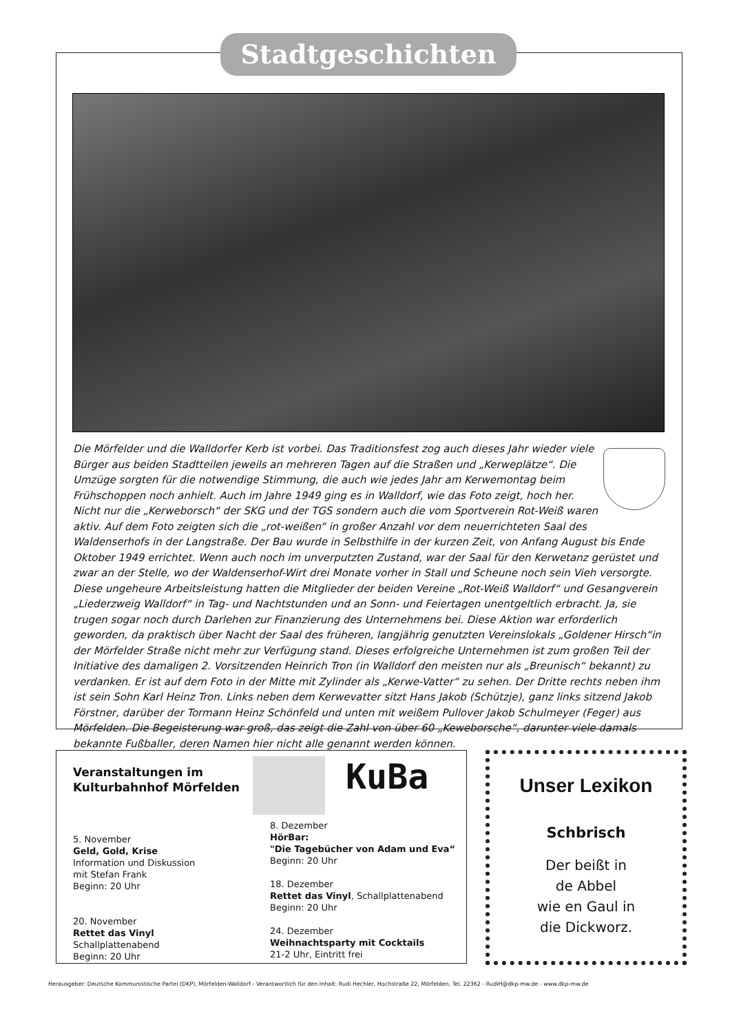Stadtgeschichten
Die Mörfelder und die Walldorfer Kerb ist vorbei. Das Traditionsfest zog auch dieses Jahr wieder viele Bürger aus beiden Stadtteilen jeweils an mehreren Tagen auf die Straßen und „Kerweplätze“. Die Umzüge sorgten für die notwendige Stimmung, die auch wie jedes Jahr am Kerwemontag beim Frühschoppen noch anhielt. Auch im Jahre 1949 ging es in Walldorf, wie das Foto zeigt, hoch her. Nicht nur die „Kerweborsch“ der SKG und der TGS sondern auch die vom Sportverein Rot-Weiß waren aktiv. Auf dem Foto zeigten sich die „rot-weißen“ in großer Anzahl vor dem neuerrichteten Saal des Waldenserhofs in der Langstraße. Der Bau wurde in Selbsthilfe in der kurzen Zeit, von Anfang August bis Ende Oktober 1949 errichtet. Wenn auch noch im unverputzten Zustand, war der Saal für den Kerwetanz gerüstet und zwar an der Stelle, wo der Waldenserhof-Wirt drei Monate vorher in Stall und Scheune noch sein Vieh versorgte. Diese ungeheure Arbeitsleistung hatten die Mitglieder der beiden Vereine „Rot-Weiß Walldorf“ und Gesangverein „Liederzweig Walldorf“ in Tag- und Nachtstunden und an Sonn- und Feiertagen unentgeltlich erbracht. Ja, sie trugen sogar noch durch Darlehen zur Finanzierung des Unternehmens bei. Diese Aktion war erforderlich geworden, da praktisch über Nacht der Saal des früheren, langjährig genutzten Vereinslokals „Goldener Hirsch“in der Mörfelder Straße nicht mehr zur Verfügung stand. Dieses erfolgreiche Unternehmen ist zum großen Teil der Initiative des damaligen 2. Vorsitzenden Heinrich Tron (in Walldorf den meisten nur als „Breunisch“ bekannt) zu verdanken. Er ist auf dem Foto in der Mitte mit Zylinder als „Kerwe-Vatter“ zu sehen. Der Dritte rechts neben ihm ist sein Sohn Karl Heinz Tron. Links neben dem Kerwevatter sitzt Hans Jakob (Schützje), ganz links sitzend Jakob Förstner, darüber der Tormann Heinz Schönfeld und unten mit weißem Pullover Jakob Schulmeyer (Feger) aus Mörfelden. Die Begeisterung war groß, das zeigt die Zahl von über 60 „Keweborsche“, darunter viele damals bekannte Fußballer, deren Namen hier nicht alle genannt werden können.
Veranstaltungen im
Kulturbahnhof Mörfelden
KuBa
5. November
Geld, Gold, Krise
Information und Diskussion
mit Stefan Frank
Beginn: 20 Uhr
20. November
Rettet das Vinyl
Schallplattenabend
Beginn: 20 Uhr
8. Dezember
HörBar:
"Die Tagebücher von Adam und Eva“
Beginn: 20 Uhr
18. Dezember
Rettet das Vinyl, Schallplattenabend
Beginn: 20 Uhr
24. Dezember
Weihnachtsparty mit Cocktails
21-2 Uhr, Eintritt frei
Unser Lexikon
Schbrisch
Der beißt in
de Abbel
wie en Gaul in
die Dickworz.
Herausgeber: Deutsche Kommunistische Partei (DKP), Mörfelden-Walldorf - Verantwortlich für den Inhalt: Rudi Hechler, Hochstraße 22, Mörfelden, Tel. 22362 - RudiH@dkp-mw.de - www.dkp-mw.de